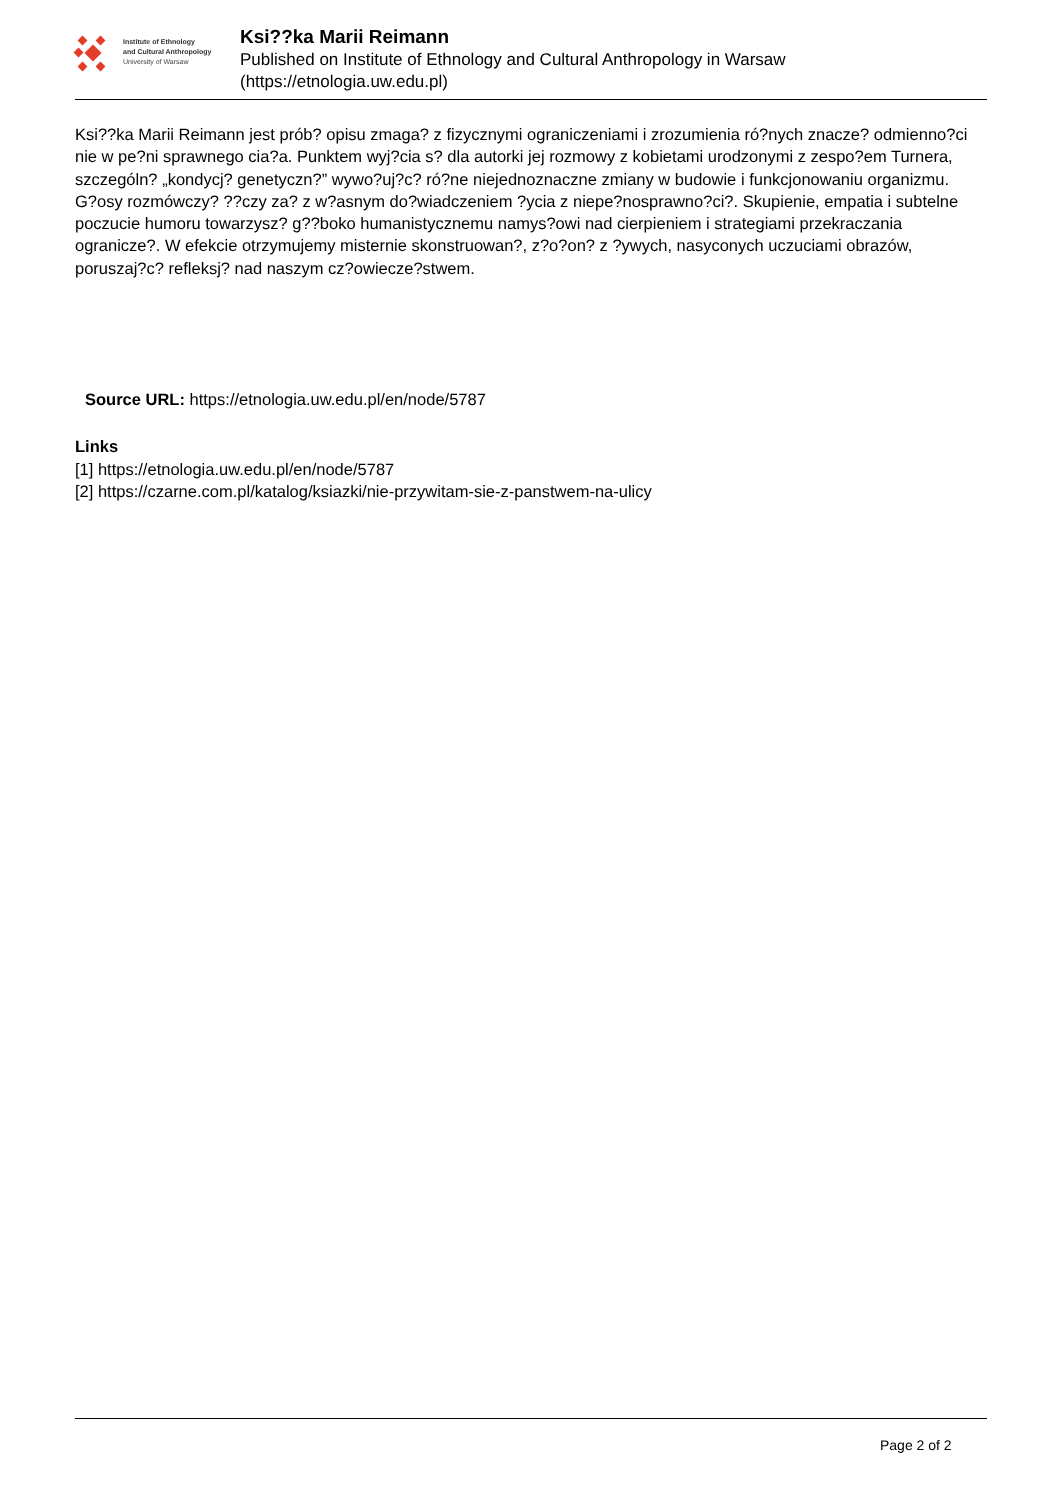Institute of Ethnology
and Cultural Anthropology
University of Warsaw
Ksi??ka Marii Reimann
Published on Institute of Ethnology and Cultural Anthropology in Warsaw
(https://etnologia.uw.edu.pl)
Ksi??ka Marii Reimann jest prób? opisu zmaga? z fizycznymi ograniczeniami i zrozumienia ró?nych znacze? odmienno?ci nie w pe?ni sprawnego cia?a. Punktem wyj?cia s? dla autorki jej rozmowy z kobietami urodzonymi z zespo?em Turnera, szczególn? „kondycj? genetyczn?” wywo?uj?c? ró?ne niejednoznaczne zmiany w budowie i funkcjonowaniu organizmu. G?osy rozmówczy? ??czy za? z w?asnym do?wiadczeniem ?ycia z niepe?nosprawno?ci?. Skupienie, empatia i subtelne poczucie humoru towarzysz? g??boko humanistycznemu namys?owi nad cierpieniem i strategiami przekraczania ogranicze?. W efekcie otrzymujemy misternie skonstruowan?, z?o?on? z ?ywych, nasyconych uczuciami obrazów, poruszaj?c? refleksj? nad naszym cz?owiecze?stwem.
Source URL: https://etnologia.uw.edu.pl/en/node/5787
Links
[1] https://etnologia.uw.edu.pl/en/node/5787
[2] https://czarne.com.pl/katalog/ksiazki/nie-przywitam-sie-z-panstwem-na-ulicy
Page 2 of 2